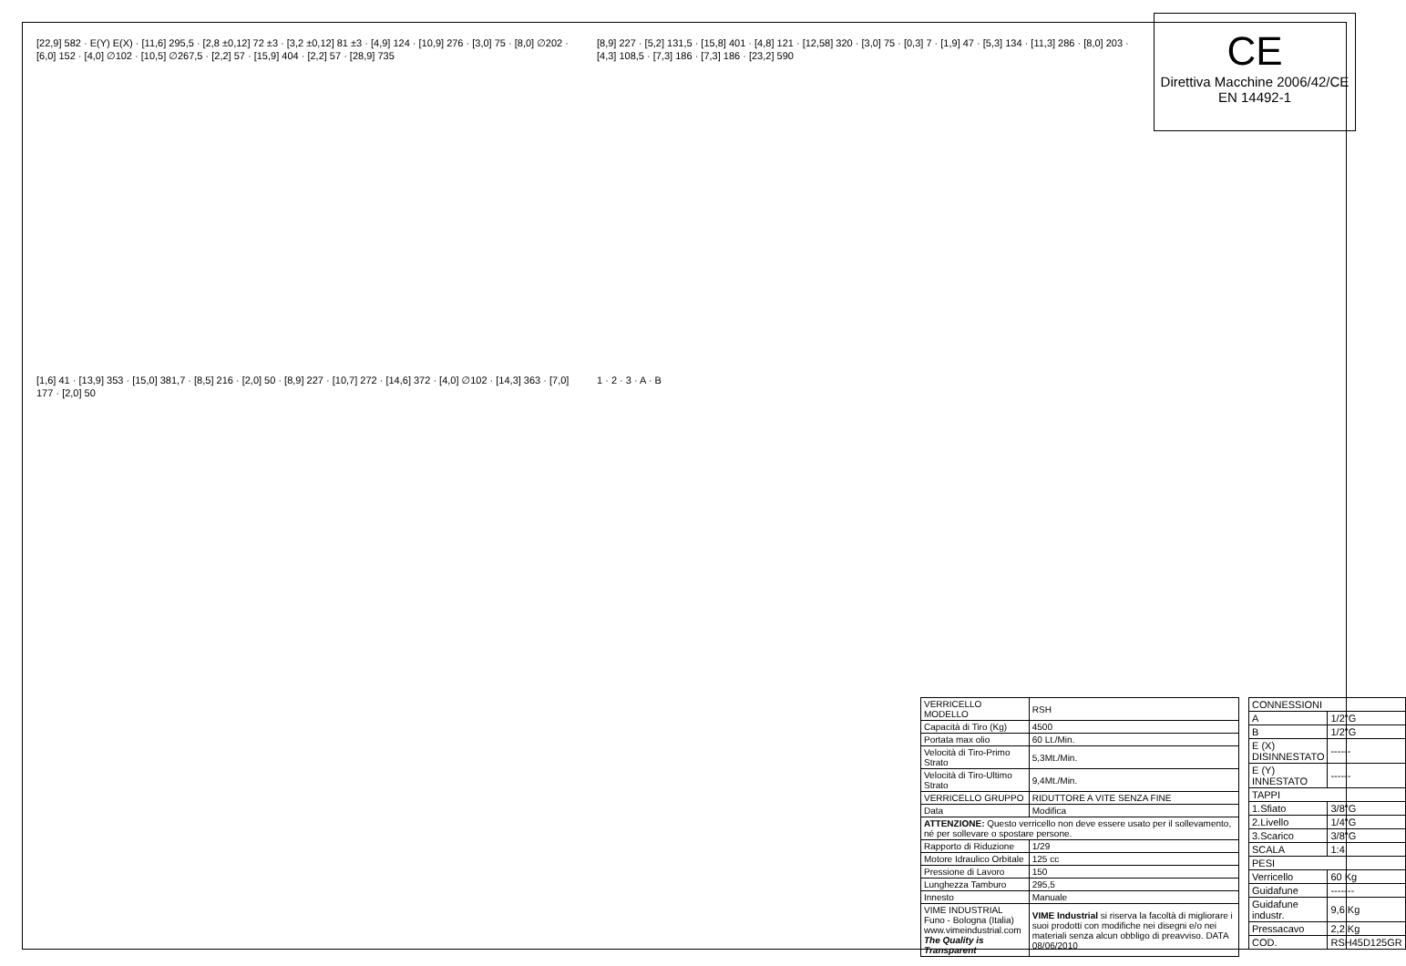CE
Direttiva Macchine 2006/42/CE
EN 14492-1
[22,9] 582 · E(Y) E(X) · [11,6] 295,5 · [2,8 ±0,12] 72 ±3 · [3,2 ±0,12] 81 ±3 · [4,9] 124 · [10,9] 276 · [3,0] 75 · [8,0] ∅202 · [6,0] 152 · [4,0] ∅102 · [10,5] ∅267,5 · [2,2] 57 · [15,9] 404 · [2,2] 57 · [28,9] 735
[8,9] 227 · [5,2] 131,5 · [15,8] 401 · [4,8] 121 · [12,58] 320 · [3,0] 75 · [0,3] 7 · [1,9] 47 · [5,3] 134 · [11,3] 286 · [8,0] 203 · [4,3] 108,5 · [7,3] 186 · [7,3] 186 · [23,2] 590
[1,6] 41 · [13,9] 353 · [15,0] 381,7 · [8,5] 216 · [2,0] 50 · [8,9] 227 · [10,7] 272 · [14,6] 372 · [4,0] ∅102 · [14,3] 363 · [7,0] 177 · [2,0] 50
1 · 2 · 3 · A · B
| VERRICELLO MODELLO | RSH |
| Capacità di Tiro (Kg) | 4500 |
| Portata max olio | 60 Lt./Min. |
| Velocità di Tiro-Primo Strato | 5,3Mt./Min. |
| Velocità di Tiro-Ultimo Strato | 9,4Mt./Min. |
| VERRICELLO GRUPPO | RIDUTTORE A VITE SENZA FINE |
| Data | Modifica |
| ATTENZIONE: Questo verricello non deve essere usato per il sollevamento, né per sollevare o spostare persone. | |
| Rapporto di Riduzione | 1/29 |
| Motore Idraulico Orbitale | 125 cc |
| Pressione di Lavoro | 150 |
| Lunghezza Tamburo | 295,5 |
| Innesto | Manuale |
| VIME INDUSTRIAL Funo - Bologna (Italia) www.vimeindustrial.com The Quality is Transparent | VIME Industrial si riserva la facoltà di migliorare i suoi prodotti con modifiche nei disegni e/o nei materiali senza alcun obbligo di preavviso. DATA 08/06/2010 |
| CONNESSIONI | |
| --- | --- |
| A | 1/2"G |
| B | 1/2"G |
| E (X) DISINNESTATO | ------ |
| E (Y) INNESTATO | ------ |
| TAPPI | |
| 1.Sfiato | 3/8"G |
| 2.Livello | 1/4"G |
| 3.Scarico | 3/8"G |
| SCALA | 1:4 |
| PESI | |
| Verricello | 60 Kg |
| Guidafune | ------- |
| Guidafune industr. | 9,6 Kg |
| Pressacavo | 2,2 Kg |
| COD. | RSH45D125GR |